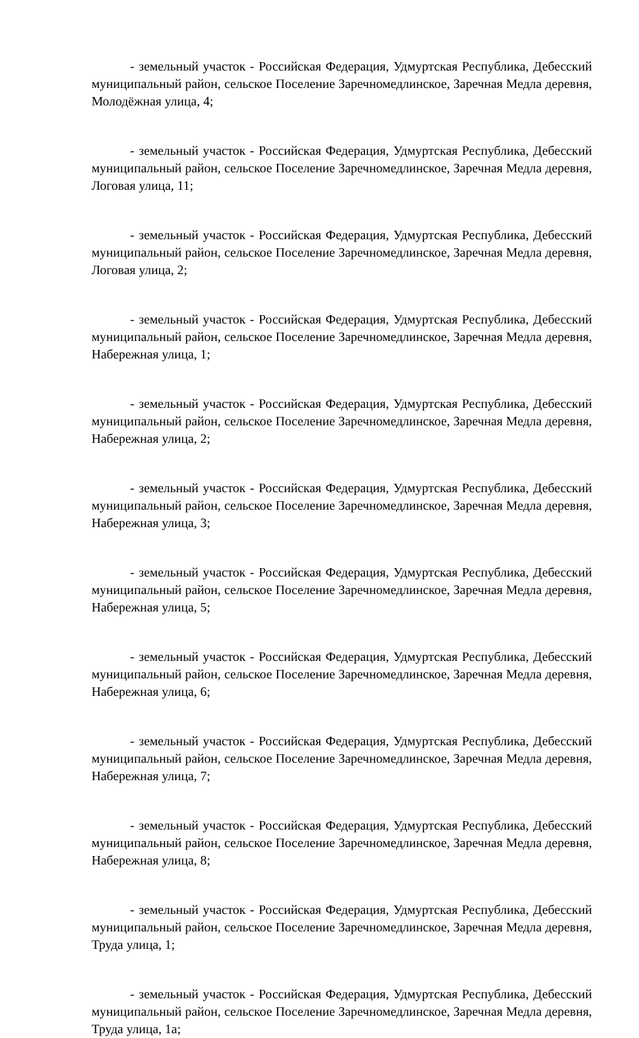- земельный участок - Российская Федерация, Удмуртская Республика, Дебесский муниципальный район, сельское Поселение Заречномедлинское, Заречная Медла деревня, Молодёжная улица, 4;
- земельный участок - Российская Федерация, Удмуртская Республика, Дебесский муниципальный район, сельское Поселение Заречномедлинское, Заречная Медла деревня, Логовая улица, 11;
- земельный участок - Российская Федерация, Удмуртская Республика, Дебесский муниципальный район, сельское Поселение Заречномедлинское, Заречная Медла деревня, Логовая улица, 2;
- земельный участок - Российская Федерация, Удмуртская Республика, Дебесский муниципальный район, сельское Поселение Заречномедлинское, Заречная Медла деревня, Набережная улица, 1;
- земельный участок - Российская Федерация, Удмуртская Республика, Дебесский муниципальный район, сельское Поселение Заречномедлинское, Заречная Медла деревня, Набережная улица, 2;
- земельный участок - Российская Федерация, Удмуртская Республика, Дебесский муниципальный район, сельское Поселение Заречномедлинское, Заречная Медла деревня, Набережная улица, 3;
- земельный участок - Российская Федерация, Удмуртская Республика, Дебесский муниципальный район, сельское Поселение Заречномедлинское, Заречная Медла деревня, Набережная улица, 5;
- земельный участок - Российская Федерация, Удмуртская Республика, Дебесский муниципальный район, сельское Поселение Заречномедлинское, Заречная Медла деревня, Набережная улица, 6;
- земельный участок - Российская Федерация, Удмуртская Республика, Дебесский муниципальный район, сельское Поселение Заречномедлинское, Заречная Медла деревня, Набережная улица, 7;
- земельный участок - Российская Федерация, Удмуртская Республика, Дебесский муниципальный район, сельское Поселение Заречномедлинское, Заречная Медла деревня, Набережная улица, 8;
- земельный участок - Российская Федерация, Удмуртская Республика, Дебесский муниципальный район, сельское Поселение Заречномедлинское, Заречная Медла деревня, Труда улица, 1;
- земельный участок - Российская Федерация, Удмуртская Республика, Дебесский муниципальный район, сельское Поселение Заречномедлинское, Заречная Медла деревня, Труда улица, 1а;